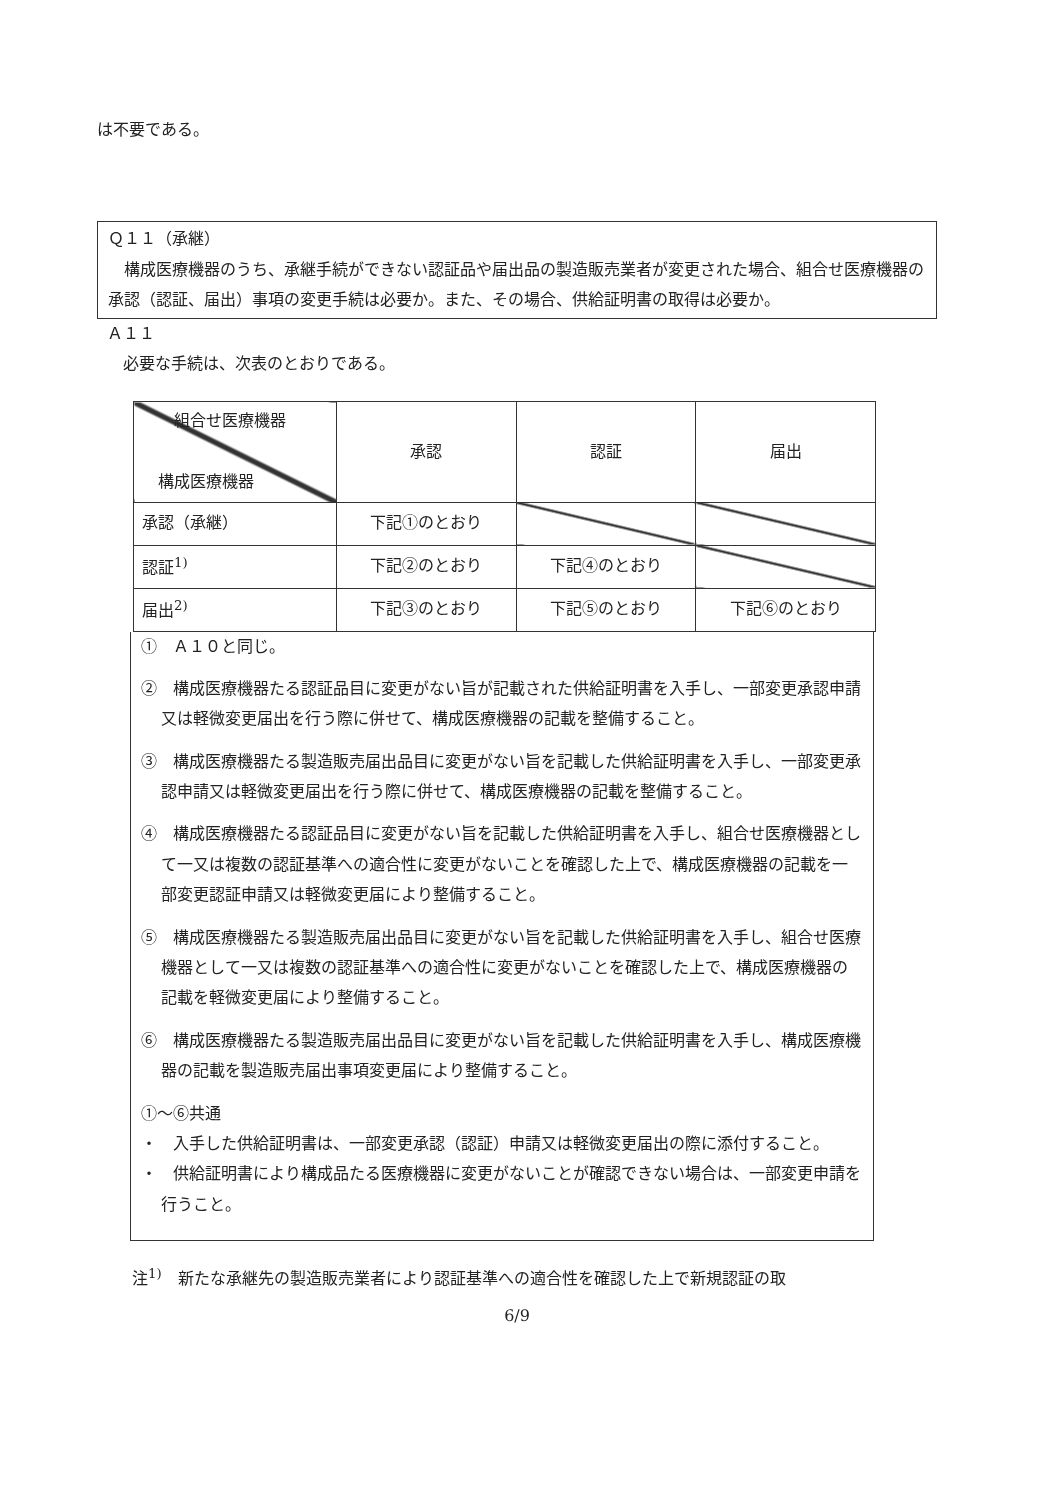は不要である。
Ｑ１１（承継）
　構成医療機器のうち、承継手続ができない認証品や届出品の製造販売業者が変更された場合、組合せ医療機器の承認（認証、届出）事項の変更手続は必要か。また、その場合、供給証明書の取得は必要か。
Ａ１１
　必要な手続は、次表のとおりである。
| 組合せ医療機器 構成医療機器 | 承認 | 認証 | 届出 |
| 承認（承継） | 下記①のとおり | | |
| 認証<sup>1)</sup> | 下記②のとおり | 下記④のとおり | |
| 届出<sup>2)</sup> | 下記③のとおり | 下記⑤のとおり | 下記⑥のとおり |
①　Ａ１０と同じ。
②　構成医療機器たる認証品目に変更がない旨が記載された供給証明書を入手し、一部変更承認申請又は軽微変更届出を行う際に併せて、構成医療機器の記載を整備すること。
③　構成医療機器たる製造販売届出品目に変更がない旨を記載した供給証明書を入手し、一部変更承認申請又は軽微変更届出を行う際に併せて、構成医療機器の記載を整備すること。
④　構成医療機器たる認証品目に変更がない旨を記載した供給証明書を入手し、組合せ医療機器として一又は複数の認証基準への適合性に変更がないことを確認した上で、構成医療機器の記載を一部変更認証申請又は軽微変更届により整備すること。
⑤　構成医療機器たる製造販売届出品目に変更がない旨を記載した供給証明書を入手し、組合せ医療機器として一又は複数の認証基準への適合性に変更がないことを確認した上で、構成医療機器の記載を軽微変更届により整備すること。
⑥　構成医療機器たる製造販売届出品目に変更がない旨を記載した供給証明書を入手し、構成医療機器の記載を製造販売届出事項変更届により整備すること。
①～⑥共通
・　入手した供給証明書は、一部変更承認（認証）申請又は軽微変更届出の際に添付すること。
・　供給証明書により構成品たる医療機器に変更がないことが確認できない場合は、一部変更申請を行うこと。
注<sup>1)</sup>　新たな承継先の製造販売業者により認証基準への適合性を確認した上で新規認証の取
6/9